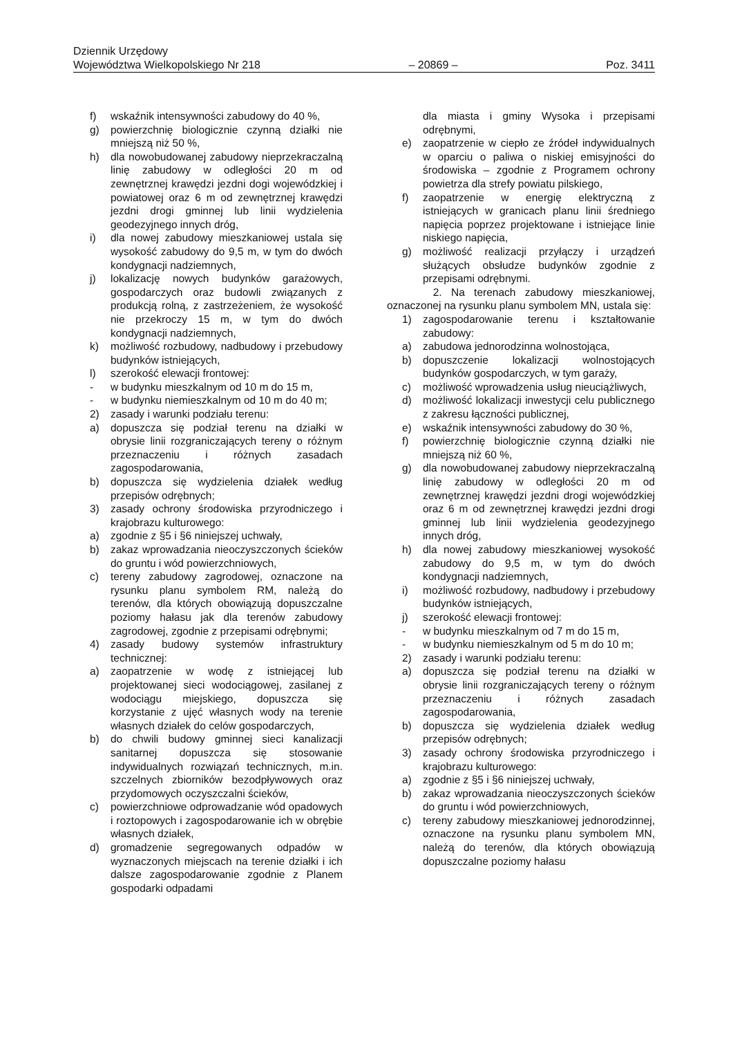Dziennik Urzędowy
Województwa Wielkopolskiego Nr 218 – 20869 – Poz. 3411
f) wskaźnik intensywności zabudowy do 40 %,
g) powierzchnię biologicznie czynną działki nie mniejszą niż 50 %,
h) dla nowobudowanej zabudowy nieprzekraczalną linię zabudowy w odległości 20 m od zewnętrznej krawędzi jezdni dogi wojewódzkiej i powiatowej oraz 6 m od zewnętrznej krawędzi jezdni drogi gminnej lub linii wydzielenia geodezyjnego innych dróg,
i) dla nowej zabudowy mieszkaniowej ustala się wysokość zabudowy do 9,5 m, w tym do dwóch kondygnacji nadziemnych,
j) lokalizację nowych budynków garażowych, gospodarczych oraz budowli związanych z produkcją rolną, z zastrzeżeniem, że wysokość nie przekroczy 15 m, w tym do dwóch kondygnacji nadziemnych,
k) możliwość rozbudowy, nadbudowy i przebudowy budynków istniejących,
l) szerokość elewacji frontowej:
- w budynku mieszkalnym od 10 m do 15 m,
- w budynku niemieszkalnym od 10 m do 40 m;
2) zasady i warunki podziału terenu:
a) dopuszcza się podział terenu na działki w obrysie linii rozgraniczających tereny o różnym przeznaczeniu i różnych zasadach zagospodarowania,
b) dopuszcza się wydzielenia działek według przepisów odrębnych;
3) zasady ochrony środowiska przyrodniczego i krajobrazu kulturowego:
a) zgodnie z §5 i §6 niniejszej uchwały,
b) zakaz wprowadzania nieoczyszczonych ścieków do gruntu i wód powierzchniowych,
c) tereny zabudowy zagrodowej, oznaczone na rysunku planu symbolem RM, należą do terenów, dla których obowiązują dopuszczalne poziomy hałasu jak dla terenów zabudowy zagrodowej, zgodnie z przepisami odrębnymi;
4) zasady budowy systemów infrastruktury technicznej:
a) zaopatrzenie w wodę z istniejącej lub projektowanej sieci wodociągowej, zasilanej z wodociągu miejskiego, dopuszcza się korzystanie z ujęć własnych wody na terenie własnych działek do celów gospodarczych,
b) do chwili budowy gminnej sieci kanalizacji sanitarnej dopuszcza się stosowanie indywidualnych rozwiązań technicznych, m.in. szczelnych zbiorników bezodpływowych oraz przydomowych oczyszczalni ścieków,
c) powierzchniowe odprowadzanie wód opadowych i roztopowych i zagospodarowanie ich w obrębie własnych działek,
d) gromadzenie segregowanych odpadów w wyznaczonych miejscach na terenie działki i ich dalsze zagospodarowanie zgodnie z Planem gospodarki odpadami
dla miasta i gminy Wysoka i przepisami odrębnymi,
e) zaopatrzenie w ciepło ze źródeł indywidualnych w oparciu o paliwa o niskiej emisyjności do środowiska – zgodnie z Programem ochrony powietrza dla strefy powiatu pilskiego,
f) zaopatrzenie w energię elektryczną z istniejących w granicach planu linii średniego napięcia poprzez projektowane i istniejące linie niskiego napięcia,
g) możliwość realizacji przyłączy i urządzeń służących obsłudze budynków zgodnie z przepisami odrębnymi.
2. Na terenach zabudowy mieszkaniowej, oznaczonej na rysunku planu symbolem MN, ustala się:
1) zagospodarowanie terenu i kształtowanie zabudowy:
a) zabudowa jednorodzinna wolnostojąca,
b) dopuszczenie lokalizacji wolnostojących budynków gospodarczych, w tym garaży,
c) możliwość wprowadzenia usług nieuciążliwych,
d) możliwość lokalizacji inwestycji celu publicznego z zakresu łączności publicznej,
e) wskaźnik intensywności zabudowy do 30 %,
f) powierzchnię biologicznie czynną działki nie mniejszą niż 60 %,
g) dla nowobudowanej zabudowy nieprzekraczalną linię zabudowy w odległości 20 m od zewnętrznej krawędzi jezdni drogi wojewódzkiej oraz 6 m od zewnętrznej krawędzi jezdni drogi gminnej lub linii wydzielenia geodezyjnego innych dróg,
h) dla nowej zabudowy mieszkaniowej wysokość zabudowy do 9,5 m, w tym do dwóch kondygnacji nadziemnych,
i) możliwość rozbudowy, nadbudowy i przebudowy budynków istniejących,
j) szerokość elewacji frontowej:
- w budynku mieszkalnym od 7 m do 15 m,
- w budynku niemieszkalnym od 5 m do 10 m;
2) zasady i warunki podziału terenu:
a) dopuszcza się podział terenu na działki w obrysie linii rozgraniczających tereny o różnym przeznaczeniu i różnych zasadach zagospodarowania,
b) dopuszcza się wydzielenia działek według przepisów odrębnych;
3) zasady ochrony środowiska przyrodniczego i krajobrazu kulturowego:
a) zgodnie z §5 i §6 niniejszej uchwały,
b) zakaz wprowadzania nieoczyszczonych ścieków do gruntu i wód powierzchniowych,
c) tereny zabudowy mieszkaniowej jednorodzinnej, oznaczone na rysunku planu symbolem MN, należą do terenów, dla których obowiązują dopuszczalne poziomy hałasu